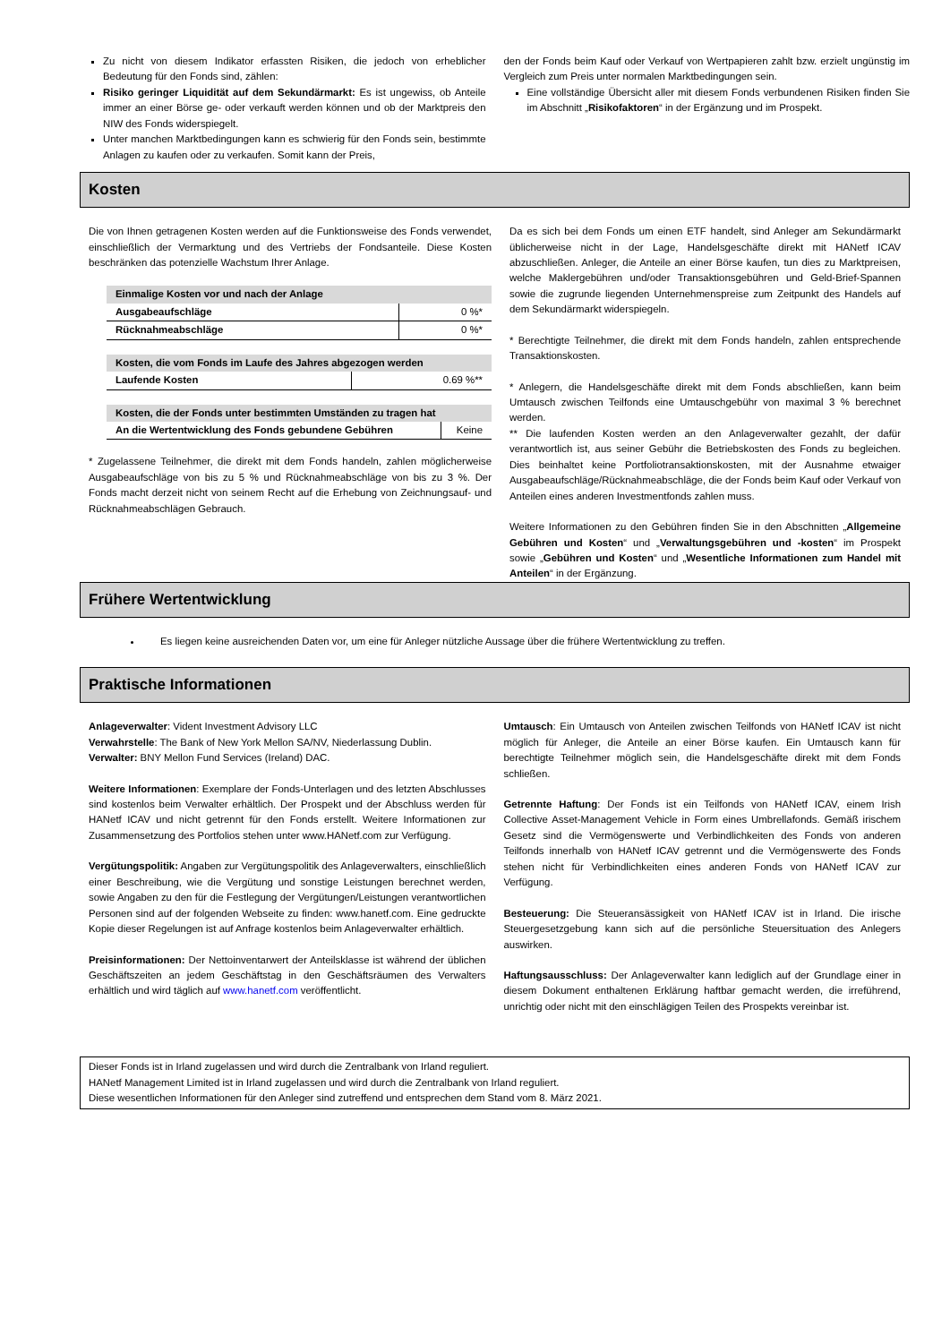Zu nicht von diesem Indikator erfassten Risiken, die jedoch von erheblicher Bedeutung für den Fonds sind, zählen:
Risiko geringer Liquidität auf dem Sekundärmarkt: Es ist ungewiss, ob Anteile immer an einer Börse ge- oder verkauft werden können und ob der Marktpreis den NIW des Fonds widerspiegelt.
Unter manchen Marktbedingungen kann es schwierig für den Fonds sein, bestimmte Anlagen zu kaufen oder zu verkaufen. Somit kann der Preis,
den der Fonds beim Kauf oder Verkauf von Wertpapieren zahlt bzw. erzielt ungünstig im Vergleich zum Preis unter normalen Marktbedingungen sein.
Eine vollständige Übersicht aller mit diesem Fonds verbundenen Risiken finden Sie im Abschnitt „Risikofaktoren“ in der Ergänzung und im Prospekt.
Kosten
Die von Ihnen getragenen Kosten werden auf die Funktionsweise des Fonds verwendet, einschließlich der Vermarktung und des Vertriebs der Fondsanteile. Diese Kosten beschränken das potenzielle Wachstum Ihrer Anlage.
| Einmalige Kosten vor und nach der Anlage | |
| --- | --- |
| Ausgabeaufschläge | 0 %* |
| Rücknahmeabschläge | 0 %* |
| Kosten, die vom Fonds im Laufe des Jahres abgezogen werden | |
| --- | --- |
| Laufende Kosten | 0.69 %** |
| Kosten, die der Fonds unter bestimmten Umständen zu tragen hat | |
| --- | --- |
| An die Wertentwicklung des Fonds gebundene Gebühren | Keine |
* Zugelassene Teilnehmer, die direkt mit dem Fonds handeln, zahlen möglicherweise Ausgabeaufschläge von bis zu 5 % und Rücknahmeabschläge von bis zu 3 %. Der Fonds macht derzeit nicht von seinem Recht auf die Erhebung von Zeichnungsauf- und Rücknahmeabschlägen Gebrauch.
Da es sich bei dem Fonds um einen ETF handelt, sind Anleger am Sekundärmarkt üblicherweise nicht in der Lage, Handelsgeschäfte direkt mit HANetf ICAV abzuschließen. Anleger, die Anteile an einer Börse kaufen, tun dies zu Marktpreisen, welche Maklergebühren und/oder Transaktionsgebühren und Geld-Brief-Spannen sowie die zugrunde liegenden Unternehmenspreise zum Zeitpunkt des Handels auf dem Sekundärmarkt widerspiegeln.
* Berechtigte Teilnehmer, die direkt mit dem Fonds handeln, zahlen entsprechende Transaktionskosten.
* Anlegern, die Handelsgeschäfte direkt mit dem Fonds abschließen, kann beim Umtausch zwischen Teilfonds eine Umtauschgebühr von maximal 3 % berechnet werden.
** Die laufenden Kosten werden an den Anlageverwalter gezahlt, der dafür verantwortlich ist, aus seiner Gebühr die Betriebskosten des Fonds zu begleichen. Dies beinhaltet keine Portfoliotransaktionskosten, mit der Ausnahme etwaiger Ausgabeaufschläge/Rücknahmeabschläge, die der Fonds beim Kauf oder Verkauf von Anteilen eines anderen Investmentfonds zahlen muss.
Weitere Informationen zu den Gebühren finden Sie in den Abschnitten „Allgemeine Gebühren und Kosten“ und „Verwaltungsgebühren und -kosten“ im Prospekt sowie „Gebühren und Kosten“ und „Wesentliche Informationen zum Handel mit Anteilen“ in der Ergänzung.
Frühere Wertentwicklung
Es liegen keine ausreichenden Daten vor, um eine für Anleger nützliche Aussage über die frühere Wertentwicklung zu treffen.
Praktische Informationen
Anlageverwalter: Vident Investment Advisory LLC
Verwahrstelle: The Bank of New York Mellon SA/NV, Niederlassung Dublin.
Verwalter: BNY Mellon Fund Services (Ireland) DAC.
Weitere Informationen: Exemplare der Fonds-Unterlagen und des letzten Abschlusses sind kostenlos beim Verwalter erhältlich. Der Prospekt und der Abschluss werden für HANetf ICAV und nicht getrennt für den Fonds erstellt. Weitere Informationen zur Zusammensetzung des Portfolios stehen unter www.HANetf.com zur Verfügung.
Vergütungspolitik: Angaben zur Vergütungspolitik des Anlageverwalters, einschließlich einer Beschreibung, wie die Vergütung und sonstige Leistungen berechnet werden, sowie Angaben zu den für die Festlegung der Vergütungen/Leistungen verantwortlichen Personen sind auf der folgenden Webseite zu finden: www.hanetf.com. Eine gedruckte Kopie dieser Regelungen ist auf Anfrage kostenlos beim Anlageverwalter erhältlich.
Preisinformationen: Der Nettoinventarwert der Anteilsklasse ist während der üblichen Geschäftszeiten an jedem Geschäftstag in den Geschäftsräumen des Verwalters erhältlich und wird täglich auf www.hanetf.com veröffentlicht.
Umtausch: Ein Umtausch von Anteilen zwischen Teilfonds von HANetf ICAV ist nicht möglich für Anleger, die Anteile an einer Börse kaufen. Ein Umtausch kann für berechtigte Teilnehmer möglich sein, die Handelsgeschäfte direkt mit dem Fonds schließen.
Getrennte Haftung: Der Fonds ist ein Teilfonds von HANetf ICAV, einem Irish Collective Asset-Management Vehicle in Form eines Umbrellafonds. Gemäß irischem Gesetz sind die Vermögenswerte und Verbindlichkeiten des Fonds von anderen Teilfonds innerhalb von HANetf ICAV getrennt und die Vermögenswerte des Fonds stehen nicht für Verbindlichkeiten eines anderen Fonds von HANetf ICAV zur Verfügung.
Besteuerung: Die Steueransässigkeit von HANetf ICAV ist in Irland. Die irische Steuergesetzgebung kann sich auf die persönliche Steuersituation des Anlegers auswirken.
Haftungsausschluss: Der Anlageverwalter kann lediglich auf der Grundlage einer in diesem Dokument enthaltenen Erklärung haftbar gemacht werden, die irreführend, unrichtig oder nicht mit den einschlägigen Teilen des Prospekts vereinbar ist.
Dieser Fonds ist in Irland zugelassen und wird durch die Zentralbank von Irland reguliert.
HANetf Management Limited ist in Irland zugelassen und wird durch die Zentralbank von Irland reguliert.
Diese wesentlichen Informationen für den Anleger sind zutreffend und entsprechen dem Stand vom 8. März 2021.